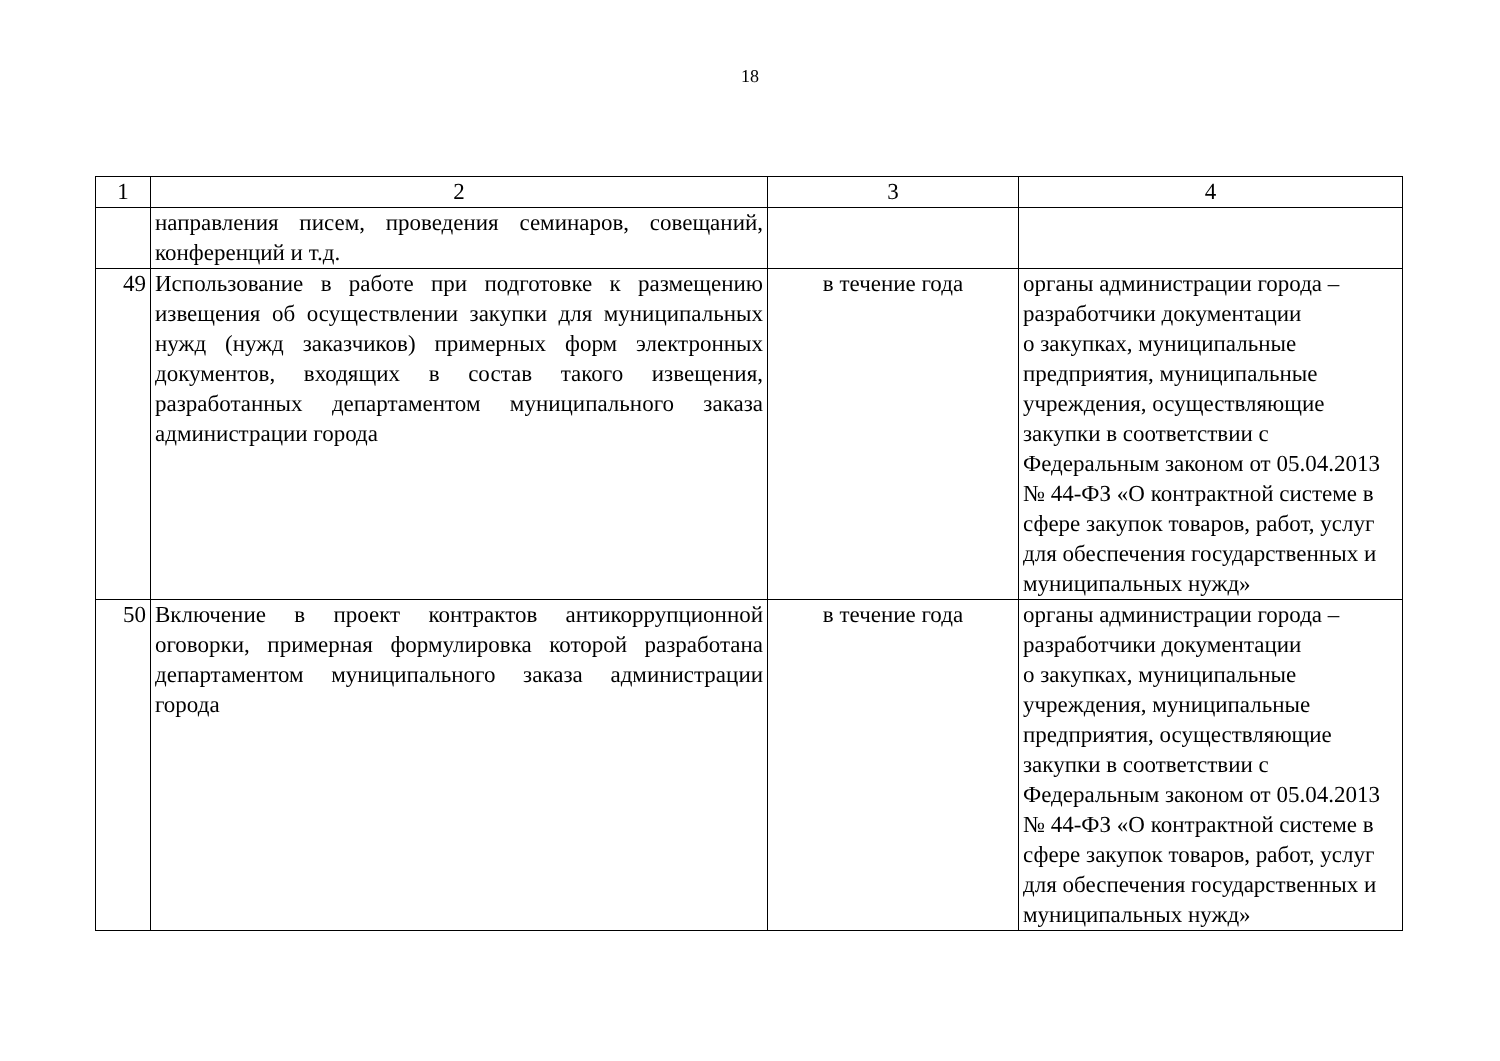18
| 1 | 2 | 3 | 4 |
| --- | --- | --- | --- |
| | направления писем, проведения семинаров, совещаний, конференций и т.д. | | |
| 49 | Использование в работе при подготовке к размещению извещения об осуществлении закупки для муниципальных нужд (нужд заказчиков) примерных форм электронных документов, входящих в состав такого извещения, разработанных департаментом муниципального заказа администрации города | в течение года | органы администрации города – разработчики документации о закупках, муниципальные предприятия, муниципальные учреждения, осуществляющие закупки в соответствии с Федеральным законом от 05.04.2013 № 44-ФЗ «О контрактной системе в сфере закупок товаров, работ, услуг для обеспечения государственных и муниципальных нужд» |
| 50 | Включение в проект контрактов антикоррупционной оговорки, примерная формулировка которой разработана департаментом муниципального заказа администрации города | в течение года | органы администрации города – разработчики документации о закупках, муниципальные учреждения, муниципальные предприятия, осуществляющие закупки в соответствии с Федеральным законом от 05.04.2013 № 44-ФЗ «О контрактной системе в сфере закупок товаров, работ, услуг для обеспечения государственных и муниципальных нужд» |